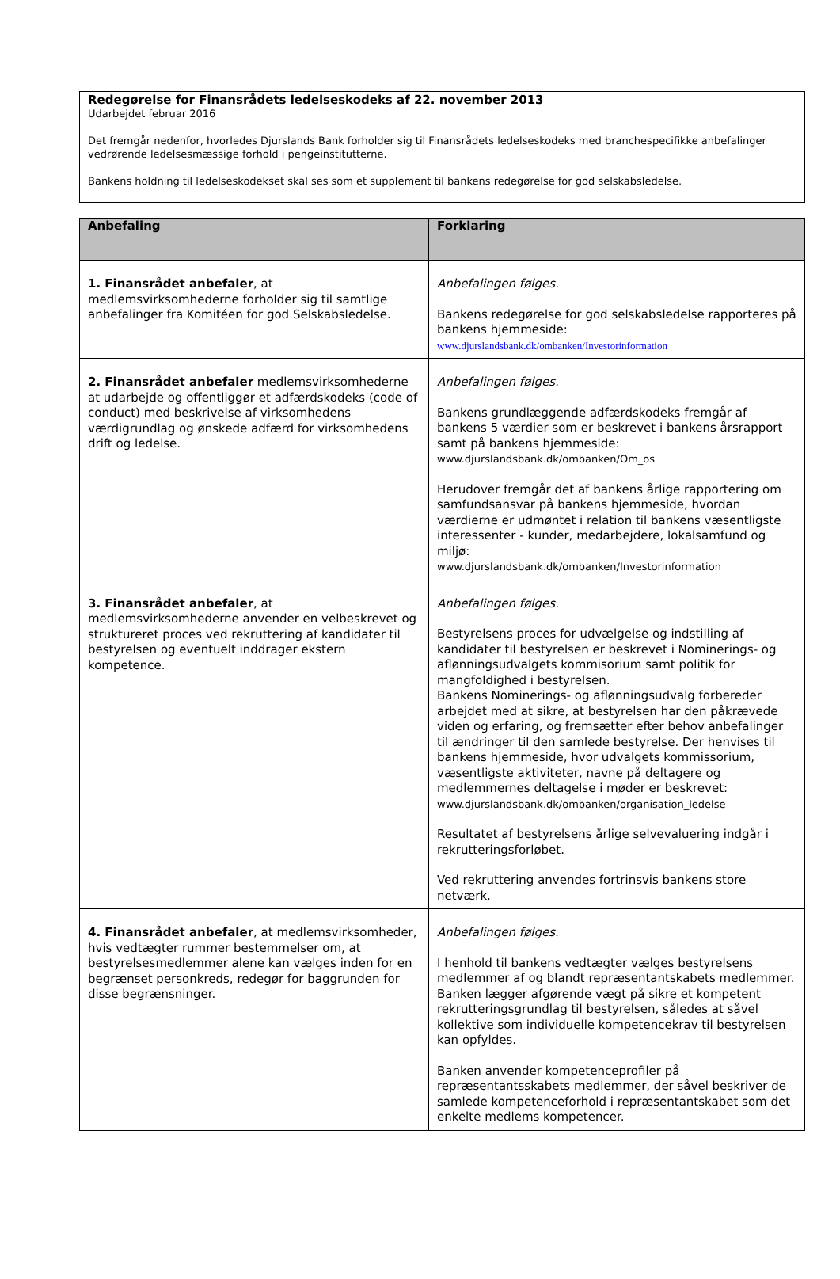Redegørelse for Finansrådets ledelseskodeks af 22. november 2013
Udarbejdet februar 2016
Det fremgår nedenfor, hvorledes Djurslands Bank forholder sig til Finansrådets ledelseskodeks med branchespecifikke anbefalinger vedrørende ledelsesmæssige forhold i pengeinstitutterne.
Bankens holdning til ledelseskodekset skal ses som et supplement til bankens redegørelse for god selskabsledelse.
| Anbefaling | Forklaring |
| --- | --- |
| 1. Finansrådet anbefaler , at medlemsvirksomhederne forholder sig til samtlige anbefalinger fra Komitéen for god Selskabsledelse. | Anbefalingen følges. Bankens redegørelse for god selskabsledelse rapporteres på bankens hjemmeside: www.djurslandsbank.dk/ombanken/Investorinformation |
| 2. Finansrådet anbefaler medlemsvirksomhederne at udarbejde og offentliggør et adfærdskodeks (code of conduct) med beskrivelse af virksomhedens værdigrundlag og ønskede adfærd for virksomhedens drift og ledelse. | Anbefalingen følges. Bankens grundlæggende adfærdskodeks fremgår af bankens 5 værdier som er beskrevet i bankens årsrapport samt på bankens hjemmeside: www.djurslandsbank.dk/ombanken/Om_os Herudover fremgår det af bankens årlige rapportering om samfundsansvar på bankens hjemmeside, hvordan værdierne er udmøntet i relation til bankens væsentligste interessenter - kunder, medarbejdere, lokalsamfund og miljø: www.djurslandsbank.dk/ombanken/Investorinformation |
| 3. Finansrådet anbefaler , at medlemsvirksomhederne anvender en velbeskrevet og struktureret proces ved rekruttering af kandidater til bestyrelsen og eventuelt inddrager ekstern kompetence. | Anbefalingen følges. Bestyrelsens proces for udvælgelse og indstilling af kandidater til bestyrelsen er beskrevet i Nominerings- og aflønningsudvalgets kommisorium samt politik for mangfoldighed i bestyrelsen. Bankens Nominerings- og aflønningsudvalg forbereder arbejdet med at sikre, at bestyrelsen har den påkrævede viden og erfaring, og fremsætter efter behov anbefalinger til ændringer til den samlede bestyrelse. Der henvises til bankens hjemmeside, hvor udvalgets kommissorium, væsentligste aktiviteter, navne på deltagere og medlemmernes deltagelse i møder er beskrevet: www.djurslandsbank.dk/ombanken/organisation_ledelse Resultatet af bestyrelsens årlige selvevaluering indgår i rekrutteringsforløbet. Ved rekruttering anvendes fortrinsvis bankens store netværk. |
| 4. Finansrådet anbefaler , at medlemsvirksomheder, hvis vedtægter rummer bestemmelser om, at bestyrelsesmedlemmer alene kan vælges inden for en begrænset personkreds, redegør for baggrunden for disse begrænsninger. | Anbefalingen følges. I henhold til bankens vedtægter vælges bestyrelsens medlemmer af og blandt repræsentantskabets medlemmer. Banken lægger afgørende vægt på sikre et kompetent rekrutteringsgrundlag til bestyrelsen, således at såvel kollektive som individuelle kompetencekrav til bestyrelsen kan opfyldes. Banken anvender kompetenceprofiler på repræsentantsskabets medlemmer, der såvel beskriver de samlede kompetenceforhold i repræsentantskabet som det enkelte medlems kompetencer. |